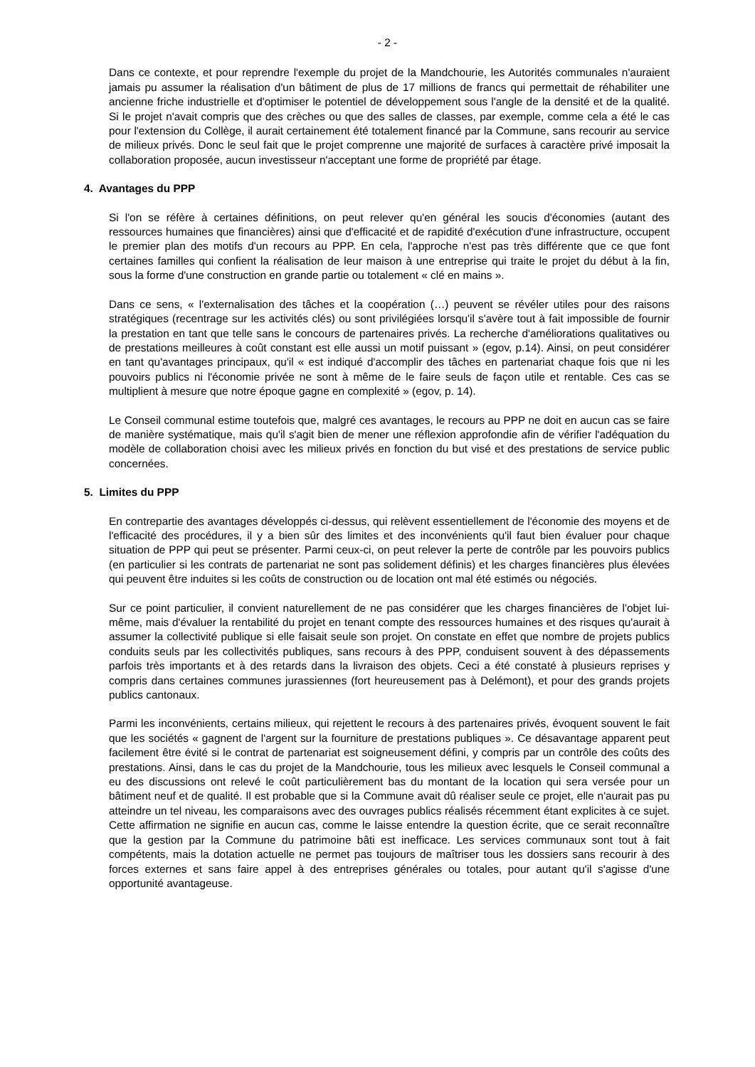- 2 -
Dans ce contexte, et pour reprendre l'exemple du projet de la Mandchourie, les Autorités communales n'auraient jamais pu assumer la réalisation d'un bâtiment de plus de 17 millions de francs qui permettait de réhabiliter une ancienne friche industrielle et d'optimiser le potentiel de développement sous l'angle de la densité et de la qualité. Si le projet n'avait compris que des crèches ou que des salles de classes, par exemple, comme cela a été le cas pour l'extension du Collège, il aurait certainement été totalement financé par la Commune, sans recourir au service de milieux privés. Donc le seul fait que le projet comprenne une majorité de surfaces à caractère privé imposait la collaboration proposée, aucun investisseur n'acceptant une forme de propriété par étage.
4. Avantages du PPP
Si l'on se réfère à certaines définitions, on peut relever qu'en général les soucis d'économies (autant des ressources humaines que financières) ainsi que d'efficacité et de rapidité d'exécution d'une infrastructure, occupent le premier plan des motifs d'un recours au PPP. En cela, l'approche n'est pas très différente que ce que font certaines familles qui confient la réalisation de leur maison à une entreprise qui traite le projet du début à la fin, sous la forme d'une construction en grande partie ou totalement « clé en mains ».
Dans ce sens, « l'externalisation des tâches et la coopération (…) peuvent se révéler utiles pour des raisons stratégiques (recentrage sur les activités clés) ou sont privilégiées lorsqu'il s'avère tout à fait impossible de fournir la prestation en tant que telle sans le concours de partenaires privés. La recherche d'améliorations qualitatives ou de prestations meilleures à coût constant est elle aussi un motif puissant » (egov, p.14). Ainsi, on peut considérer en tant qu'avantages principaux, qu'il « est indiqué d'accomplir des tâches en partenariat chaque fois que ni les pouvoirs publics ni l'économie privée ne sont à même de le faire seuls de façon utile et rentable. Ces cas se multiplient à mesure que notre époque gagne en complexité » (egov, p. 14).
Le Conseil communal estime toutefois que, malgré ces avantages, le recours au PPP ne doit en aucun cas se faire de manière systématique, mais qu'il s'agit bien de mener une réflexion approfondie afin de vérifier l'adéquation du modèle de collaboration choisi avec les milieux privés en fonction du but visé et des prestations de service public concernées.
5. Limites du PPP
En contrepartie des avantages développés ci-dessus, qui relèvent essentiellement de l'économie des moyens et de l'efficacité des procédures, il y a bien sûr des limites et des inconvénients qu'il faut bien évaluer pour chaque situation de PPP qui peut se présenter. Parmi ceux-ci, on peut relever la perte de contrôle par les pouvoirs publics (en particulier si les contrats de partenariat ne sont pas solidement définis) et les charges financières plus élevées qui peuvent être induites si les coûts de construction ou de location ont mal été estimés ou négociés.
Sur ce point particulier, il convient naturellement de ne pas considérer que les charges financières de l'objet lui-même, mais d'évaluer la rentabilité du projet en tenant compte des ressources humaines et des risques qu'aurait à assumer la collectivité publique si elle faisait seule son projet. On constate en effet que nombre de projets publics conduits seuls par les collectivités publiques, sans recours à des PPP, conduisent souvent à des dépassements parfois très importants et à des retards dans la livraison des objets. Ceci a été constaté à plusieurs reprises y compris dans certaines communes jurassiennes (fort heureusement pas à Delémont), et pour des grands projets publics cantonaux.
Parmi les inconvénients, certains milieux, qui rejettent le recours à des partenaires privés, évoquent souvent le fait que les sociétés « gagnent de l'argent sur la fourniture de prestations publiques ». Ce désavantage apparent peut facilement être évité si le contrat de partenariat est soigneusement défini, y compris par un contrôle des coûts des prestations. Ainsi, dans le cas du projet de la Mandchourie, tous les milieux avec lesquels le Conseil communal a eu des discussions ont relevé le coût particulièrement bas du montant de la location qui sera versée pour un bâtiment neuf et de qualité. Il est probable que si la Commune avait dû réaliser seule ce projet, elle n'aurait pas pu atteindre un tel niveau, les comparaisons avec des ouvrages publics réalisés récemment étant explicites à ce sujet. Cette affirmation ne signifie en aucun cas, comme le laisse entendre la question écrite, que ce serait reconnaître que la gestion par la Commune du patrimoine bâti est inefficace. Les services communaux sont tout à fait compétents, mais la dotation actuelle ne permet pas toujours de maîtriser tous les dossiers sans recourir à des forces externes et sans faire appel à des entreprises générales ou totales, pour autant qu'il s'agisse d'une opportunité avantageuse.